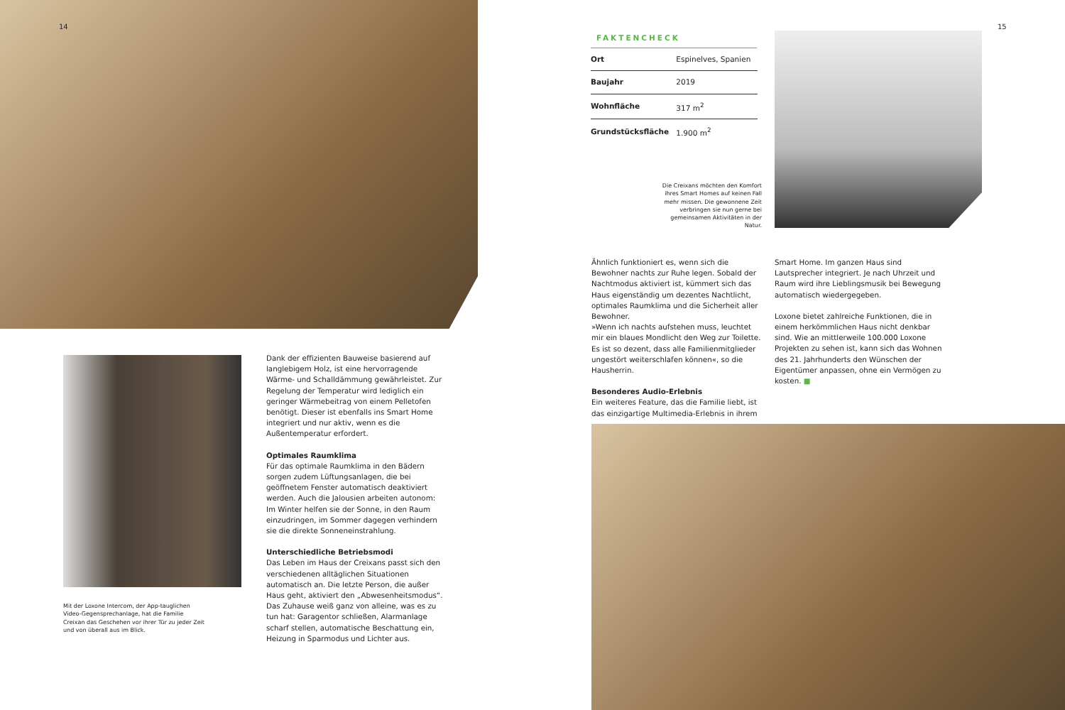14
Mit der Loxone Intercom, der App-tauglichen Video-Gegensprechanlage, hat die Familie Creixan das Geschehen vor ihrer Tür zu jeder Zeit und von überall aus im Blick.
Dank der effizienten Bauweise basierend auf langlebigem Holz, ist eine hervorragende Wärme- und Schalldämmung gewährleistet. Zur Regelung der Temperatur wird lediglich ein geringer Wärmebeitrag von einem Pelletofen benötigt. Dieser ist ebenfalls ins Smart Home integriert und nur aktiv, wenn es die Außentemperatur erfordert.
Optimales Raumklima
Für das optimale Raumklima in den Bädern sorgen zudem Lüftungsanlagen, die bei geöffnetem Fenster automatisch deaktiviert werden. Auch die Jalousien arbeiten autonom: Im Winter helfen sie der Sonne, in den Raum einzudringen, im Sommer dagegen verhindern sie die direkte Sonneneinstrahlung.
Unterschiedliche Betriebsmodi
Das Leben im Haus der Creixans passt sich den verschiedenen alltäglichen Situationen automatisch an. Die letzte Person, die außer Haus geht, aktiviert den „Abwesenheitsmodus“. Das Zuhause weiß ganz von alleine, was es zu tun hat: Garagentor schließen, Alarmanlage scharf stellen, automatische Beschattung ein, Heizung in Sparmodus und Lichter aus.
15
FAKTENCHECK
| Ort | Espinelves, Spanien |
| Baujahr | 2019 |
| Wohnfläche | 317 m<sup>2</sup> |
| Grundstücksfläche | 1.900 m<sup>2</sup> |
Die Creixans möchten den Komfort ihres Smart Homes auf keinen Fall mehr missen. Die gewonnene Zeit verbringen sie nun gerne bei gemeinsamen Aktivitäten in der Natur.
Ähnlich funktioniert es, wenn sich die Bewohner nachts zur Ruhe legen. Sobald der Nachtmodus aktiviert ist, kümmert sich das Haus eigenständig um dezentes Nachtlicht, optimales Raumklima und die Sicherheit aller Bewohner.
»Wenn ich nachts aufstehen muss, leuchtet mir ein blaues Mondlicht den Weg zur Toilette. Es ist so dezent, dass alle Familienmitglieder ungestört weiterschlafen können«, so die Hausherrin.
Besonderes Audio-Erlebnis
Ein weiteres Feature, das die Familie liebt, ist das einzigartige Multimedia-Erlebnis in ihrem
Smart Home. Im ganzen Haus sind Lautsprecher integriert. Je nach Uhrzeit und Raum wird ihre Lieblingsmusik bei Bewegung automatisch wiedergegeben.
Loxone bietet zahlreiche Funktionen, die in einem herkömmlichen Haus nicht denkbar sind. Wie an mittlerweile 100.000 Loxone Projekten zu sehen ist, kann sich das Wohnen des 21. Jahrhunderts den Wünschen der Eigentümer anpassen, ohne ein Vermögen zu kosten. ■